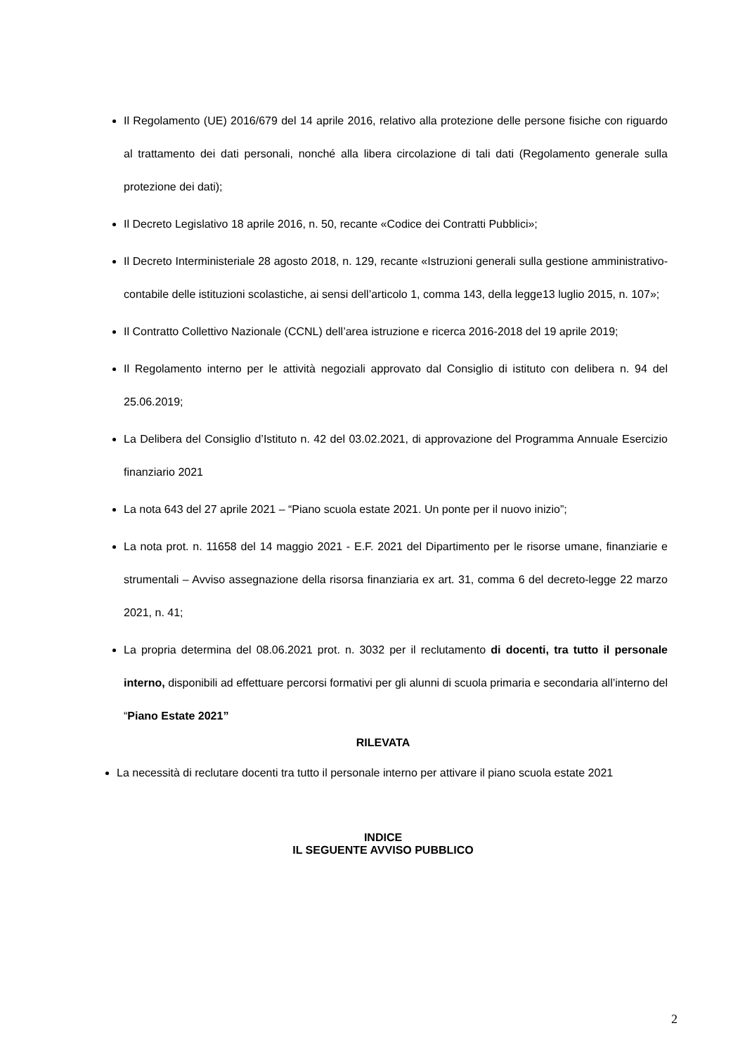Il Regolamento (UE) 2016/679 del 14 aprile 2016, relativo alla protezione delle persone fisiche con riguardo al trattamento dei dati personali, nonché alla libera circolazione di tali dati (Regolamento generale sulla protezione dei dati);
Il Decreto Legislativo 18 aprile 2016, n. 50, recante «Codice dei Contratti Pubblici»;
Il Decreto Interministeriale 28 agosto 2018, n. 129, recante «Istruzioni generali sulla gestione amministrativo-contabile delle istituzioni scolastiche, ai sensi dell’articolo 1, comma 143, della legge13 luglio 2015, n. 107»;
Il Contratto Collettivo Nazionale (CCNL) dell’area istruzione e ricerca 2016-2018 del 19 aprile 2019;
Il Regolamento interno per le attività negoziali approvato dal Consiglio di istituto con delibera n. 94 del 25.06.2019;
La Delibera del Consiglio d’Istituto n. 42 del 03.02.2021, di approvazione del Programma Annuale Esercizio finanziario 2021
La nota 643 del 27 aprile 2021 – “Piano scuola estate 2021. Un ponte per il nuovo inizio”;
La nota prot. n. 11658 del 14 maggio 2021 - E.F. 2021 del Dipartimento per le risorse umane, finanziarie e strumentali – Avviso assegnazione della risorsa finanziaria ex art. 31, comma 6 del decreto-legge 22 marzo 2021, n. 41;
La propria determina del 08.06.2021 prot. n. 3032 per il reclutamento di docenti, tra tutto il personale interno, disponibili ad effettuare percorsi formativi per gli alunni di scuola primaria e secondaria all’interno del “Piano Estate 2021”
RILEVATA
La necessità di reclutare docenti tra tutto il personale interno per attivare il piano scuola estate 2021
INDICE
IL SEGUENTE AVVISO PUBBLICO
2